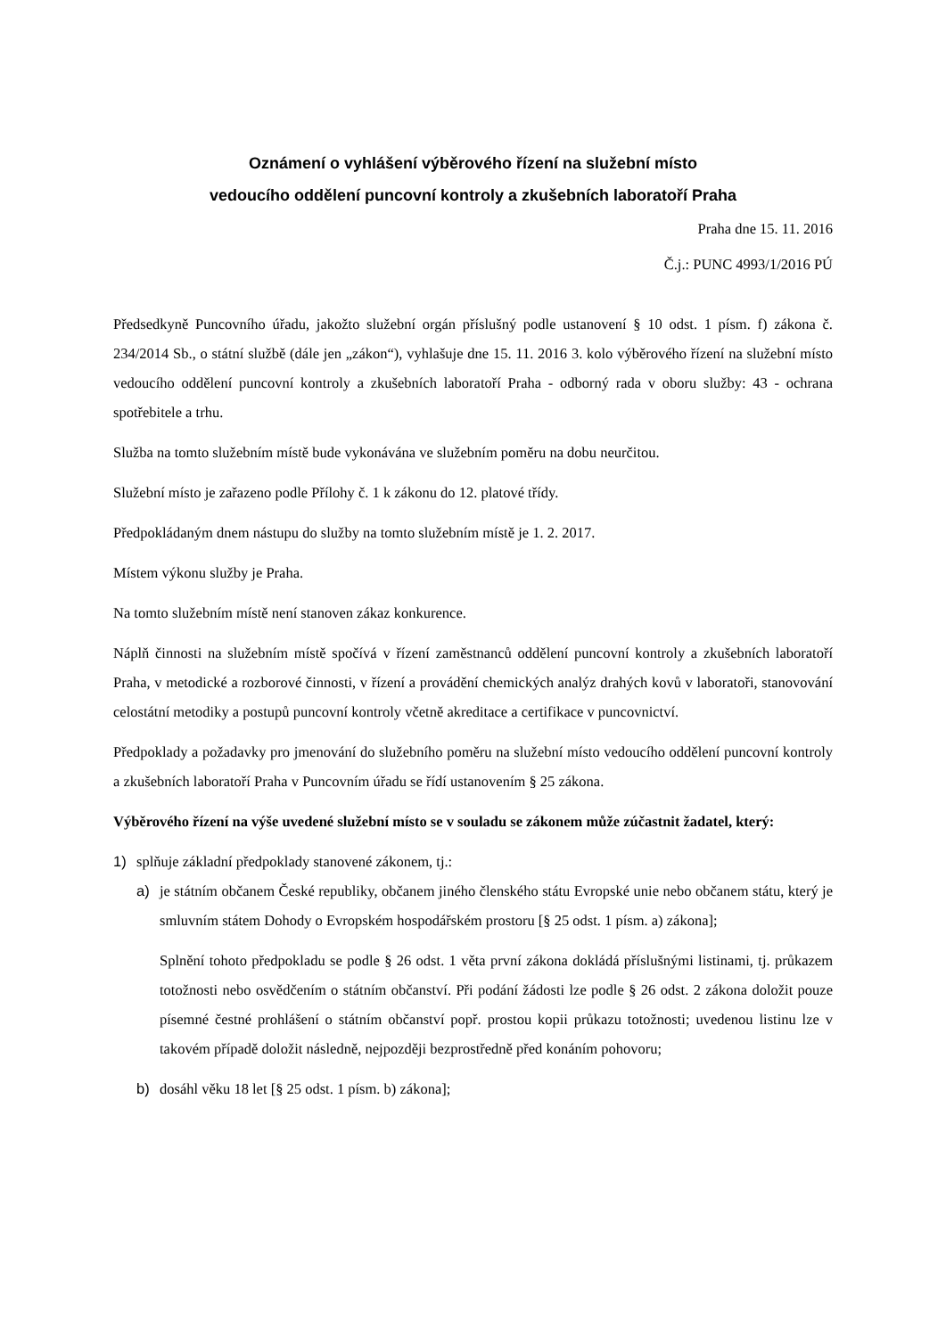Oznámení o vyhlášení výběrového řízení na služební místo
vedoucího oddělení puncovní kontroly a zkušebních laboratoří Praha
Praha dne 15. 11. 2016
Č.j.: PUNC 4993/1/2016 PÚ
Předsedkyně Puncovního úřadu, jakožto služební orgán příslušný podle ustanovení § 10 odst. 1 písm. f) zákona č. 234/2014 Sb., o státní službě (dále jen „zákon“), vyhlašuje dne 15. 11. 2016 3. kolo výběrového řízení na služební místo vedoucího oddělení puncovní kontroly a zkušebních laboratoří Praha - odborný rada v oboru služby: 43 - ochrana spotřebitele a trhu.
Služba na tomto služebním místě bude vykonávána ve služebním poměru na dobu neurčitou.
Služební místo je zařazeno podle Přílohy č. 1 k zákonu do 12. platové třídy.
Předpokládaným dnem nástupu do služby na tomto služebním místě je 1. 2. 2017.
Místem výkonu služby je Praha.
Na tomto služebním místě není stanoven zákaz konkurence.
Náplň činnosti na služebním místě spočívá v řízení zaměstnanců oddělení puncovní kontroly a zkušebních laboratoří Praha, v metodické a rozborové činnosti, v řízení a provádění chemických analýz drahých kovů v laboratoři, stanovování celostátní metodiky a postupů puncovní kontroly včetně akreditace a certifikace v puncovnictví.
Předpoklady a požadavky pro jmenování do služebního poměru na služební místo vedoucího oddělení puncovní kontroly a zkušebních laboratoří Praha v Puncovním úřadu se řídí ustanovením § 25 zákona.
Výběrového řízení na výše uvedené služební místo se v souladu se zákonem může zúčastnit žadatel, který:
1) splňuje základní předpoklady stanovené zákonem, tj.:
a) je státním občanem České republiky, občanem jiného členského státu Evropské unie nebo občanem státu, který je smluvním státem Dohody o Evropském hospodářském prostoru [§ 25 odst. 1 písm. a) zákona];
Splnění tohoto předpokladu se podle § 26 odst. 1 věta první zákona dokládá příslušnými listinami, tj. průkazem totožnosti nebo osvědčením o státním občanství. Při podání žádosti lze podle § 26 odst. 2 zákona doložit pouze písemné čestné prohlášení o státním občanství popř. prostou kopii průkazu totožnosti; uvedenou listinu lze v takovém případě doložit následně, nejpozději bezprostředně před konáním pohovoru;
b) dosáhl věku 18 let [§ 25 odst. 1 písm. b) zákona];